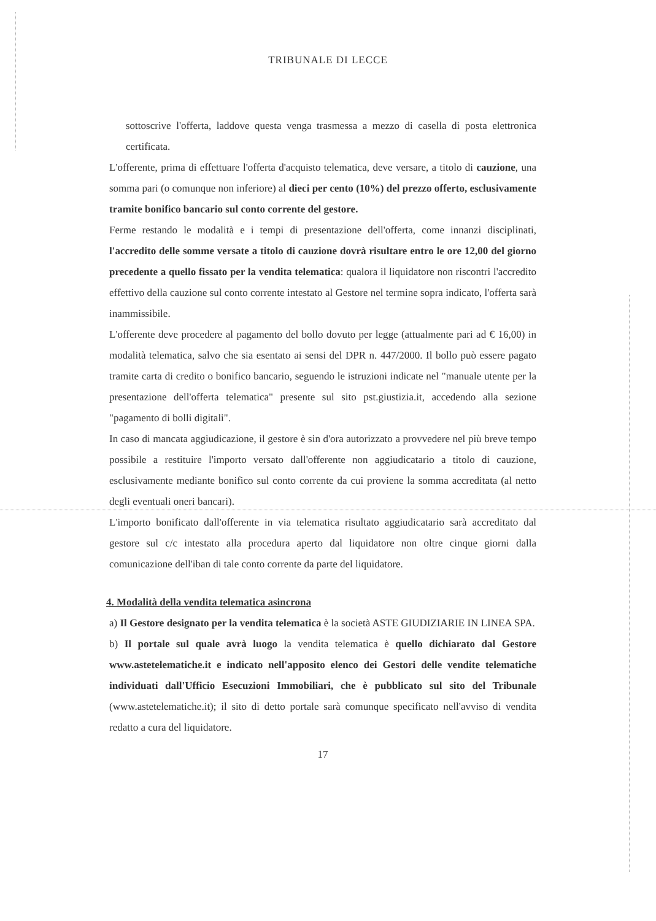TRIBUNALE DI LECCE
sottoscrive l'offerta, laddove questa venga trasmessa a mezzo di casella di posta elettronica certificata.
L'offerente, prima di effettuare l'offerta d'acquisto telematica, deve versare, a titolo di cauzione, una somma pari (o comunque non inferiore) al dieci per cento (10%) del prezzo offerto, esclusivamente tramite bonifico bancario sul conto corrente del gestore.
Ferme restando le modalità e i tempi di presentazione dell'offerta, come innanzi disciplinati, l'accredito delle somme versate a titolo di cauzione dovrà risultare entro le ore 12,00 del giorno precedente a quello fissato per la vendita telematica: qualora il liquidatore non riscontri l'accredito effettivo della cauzione sul conto corrente intestato al Gestore nel termine sopra indicato, l'offerta sarà inammissibile.
L'offerente deve procedere al pagamento del bollo dovuto per legge (attualmente pari ad € 16,00) in modalità telematica, salvo che sia esentato ai sensi del DPR n. 447/2000. Il bollo può essere pagato tramite carta di credito o bonifico bancario, seguendo le istruzioni indicate nel "manuale utente per la presentazione dell'offerta telematica" presente sul sito pst.giustizia.it, accedendo alla sezione "pagamento di bolli digitali".
In caso di mancata aggiudicazione, il gestore è sin d'ora autorizzato a provvedere nel più breve tempo possibile a restituire l'importo versato dall'offerente non aggiudicatario a titolo di cauzione, esclusivamente mediante bonifico sul conto corrente da cui proviene la somma accreditata (al netto degli eventuali oneri bancari).
L'importo bonificato dall'offerente in via telematica risultato aggiudicatario sarà accreditato dal gestore sul c/c intestato alla procedura aperto dal liquidatore non oltre cinque giorni dalla comunicazione dell'iban di tale conto corrente da parte del liquidatore.
4. Modalità della vendita telematica asincrona
a) Il Gestore designato per la vendita telematica è la società ASTE GIUDIZIARIE IN LINEA SPA.
b) Il portale sul quale avrà luogo la vendita telematica è quello dichiarato dal Gestore www.astetelematiche.it e indicato nell'apposito elenco dei Gestori delle vendite telematiche individuati dall'Ufficio Esecuzioni Immobiliari, che è pubblicato sul sito del Tribunale (www.astetelematiche.it); il sito di detto portale sarà comunque specificato nell'avviso di vendita redatto a cura del liquidatore.
17